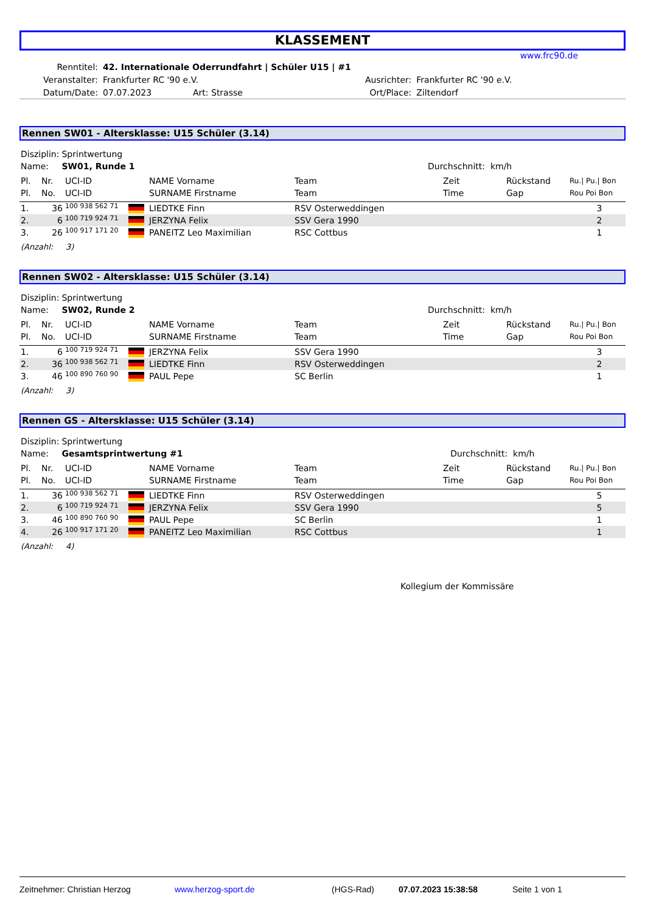KLASSEMENT
www.frc90.de
| Renntitel: | 42. Internationale Oderrundfahrt / Schüler U15 / #1 | | | |
| Veranstalter: | Frankfurter RC '90 e.V. | | Ausrichter: | Frankfurter RC '90 e.V. |
| Datum/Date: | 07.07.2023 | Art: Strasse | Ort/Place: | Ziltendorf |
Rennen SW01 - Altersklasse: U15 Schüler (3.14)
| Disziplin: | Sprintwertung | |
| Name: | SW01, Runde 1 | Durchschnitt: km/h |
| Pl. | Nr. | UCI-ID | | NAME Vorname | Team | Zeit | Rückstand | Ru./ Pu./ Bon |
| --- | --- | --- | --- | --- | --- | --- | --- | --- |
| Pl. | No. | UCI-ID | | SURNAME Firstname | Team | Time | Gap | Rou Poi Bon |
| 1. | 36 | 100 938 562 71 | | LIEDTKE Finn | RSV Osterweddingen | | | 3 |
| 2. | 6 | 100 719 924 71 | | JERZYNA Felix | SSV Gera 1990 | | | 2 |
| 3. | 26 | 100 917 171 20 | | PANEITZ Leo Maximilian | RSC Cottbus | | | 1 |
(Anzahl: 3)
Rennen SW02 - Altersklasse: U15 Schüler (3.14)
| Disziplin: | Sprintwertung | |
| Name: | SW02, Runde 2 | Durchschnitt: km/h |
| Pl. | Nr. | UCI-ID | | NAME Vorname | Team | Zeit | Rückstand | Ru./ Pu./ Bon |
| --- | --- | --- | --- | --- | --- | --- | --- | --- |
| Pl. | No. | UCI-ID | | SURNAME Firstname | Team | Time | Gap | Rou Poi Bon |
| 1. | 6 | 100 719 924 71 | | JERZYNA Felix | SSV Gera 1990 | | | 3 |
| 2. | 36 | 100 938 562 71 | | LIEDTKE Finn | RSV Osterweddingen | | | 2 |
| 3. | 46 | 100 890 760 90 | | PAUL Pepe | SC Berlin | | | 1 |
(Anzahl: 3)
Rennen GS - Altersklasse: U15 Schüler (3.14)
| Disziplin: | Sprintwertung | |
| Name: | Gesamtsprintwertung #1 | Durchschnitt: km/h |
| Pl. | Nr. | UCI-ID | | NAME Vorname | Team | Zeit | Rückstand | Ru./ Pu./ Bon |
| --- | --- | --- | --- | --- | --- | --- | --- | --- |
| Pl. | No. | UCI-ID | | SURNAME Firstname | Team | Time | Gap | Rou Poi Bon |
| 1. | 36 | 100 938 562 71 | | LIEDTKE Finn | RSV Osterweddingen | | | 5 |
| 2. | 6 | 100 719 924 71 | | JERZYNA Felix | SSV Gera 1990 | | | 5 |
| 3. | 46 | 100 890 760 90 | | PAUL Pepe | SC Berlin | | | 1 |
| 4. | 26 | 100 917 171 20 | | PANEITZ Leo Maximilian | RSC Cottbus | | | 1 |
(Anzahl: 4)
Kollegium der Kommissäre
Zeitnehmer: Christian Herzog www.herzog-sport.de (HGS-Rad) 07.07.2023 15:38:58 Seite 1 von 1